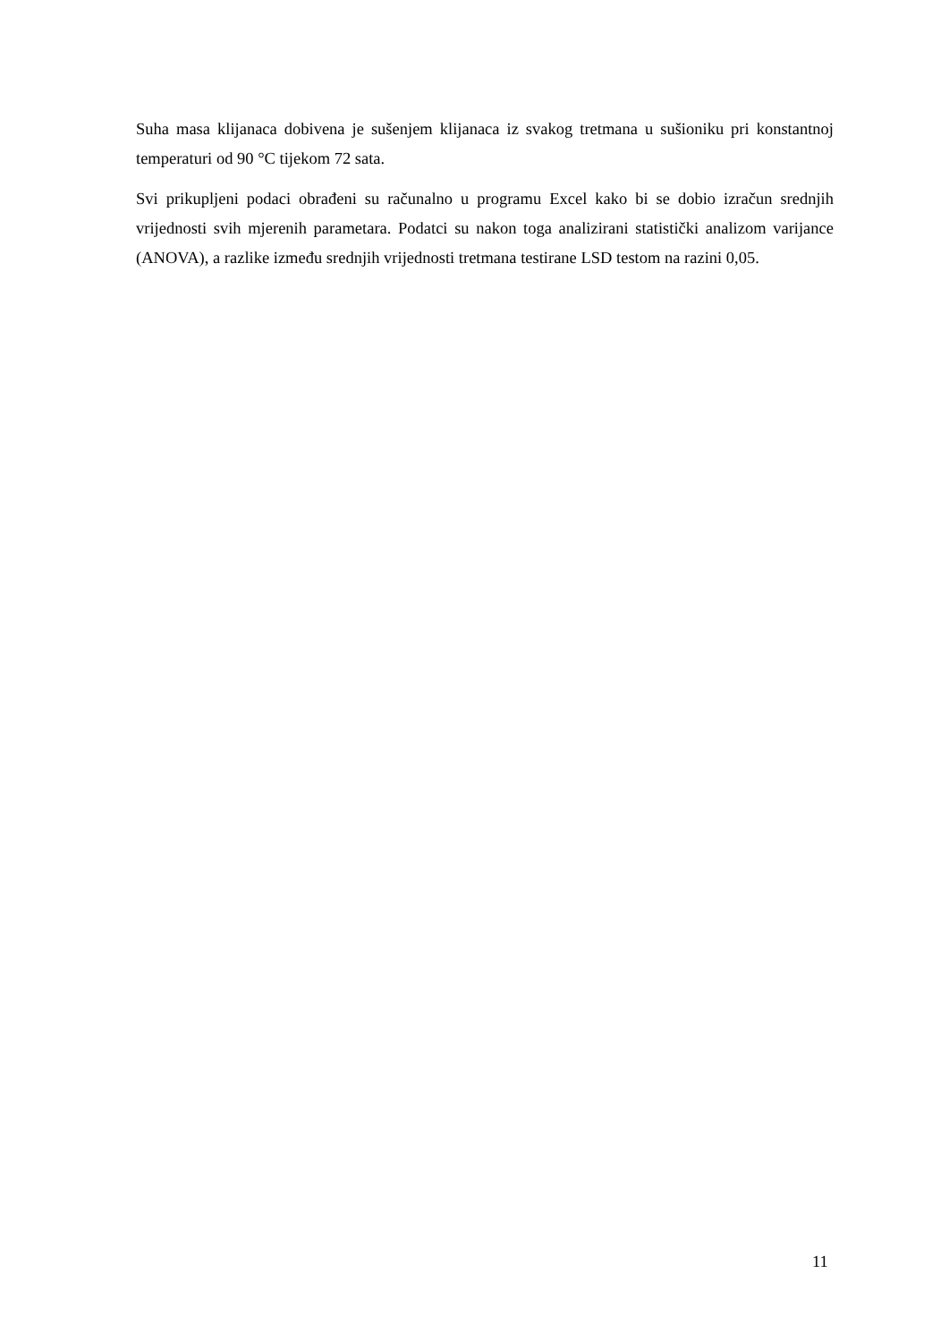Suha masa klijanaca dobivena je sušenjem klijanaca iz svakog tretmana u sušioniku pri konstantnoj temperaturi od 90 °C tijekom 72 sata.
Svi prikupljeni podaci obrađeni su računalno u programu Excel kako bi se dobio izračun srednjih vrijednosti svih mjerenih parametara. Podatci su nakon toga analizirani statistički analizom varijance (ANOVA), a razlike između srednjih vrijednosti tretmana testirane LSD testom na razini 0,05.
11